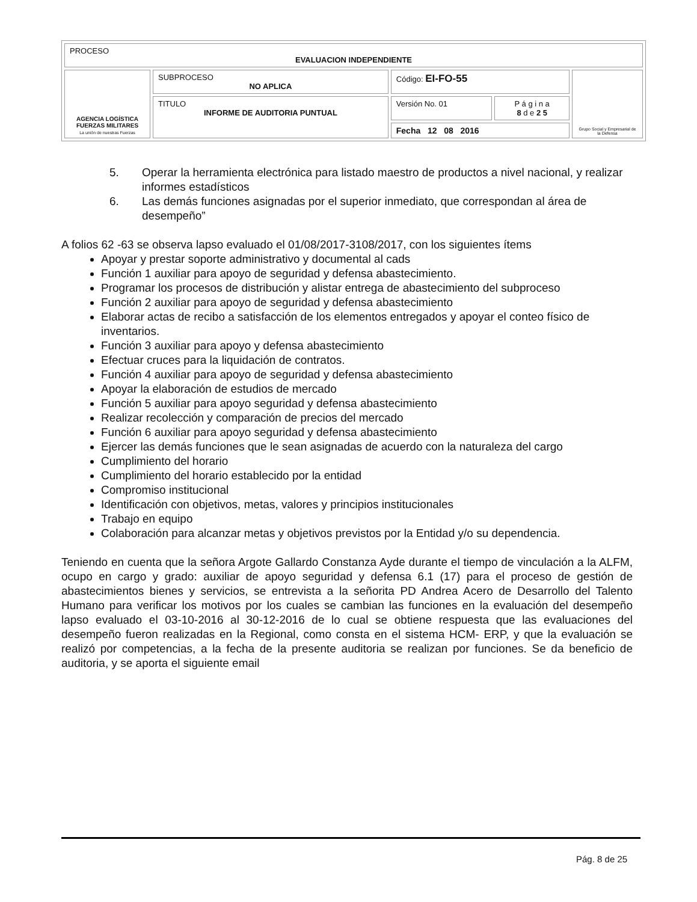| PROCESO EVALUACION INDEPENDIENTE | | | | |
| AGENCIA LOGÍSTICA FUERZAS MILITARES La unión de nuestras Fuerzas | SUBPROCESO NO APLICA | Código: EI-FO-55 | | Grupo Social y Empresarial de la Defensa |
| | TITULO INFORME DE AUDITORIA PUNTUAL | Versión No. 01 | P á g i n a 8 d e 2 5 | |
| | | Fecha 12 08 2016 | | |
5. Operar la herramienta electrónica para listado maestro de productos a nivel nacional, y realizar informes estadísticos
6. Las demás funciones asignadas por el superior inmediato, que correspondan al área de desempeño”
A folios 62 -63 se observa lapso evaluado el 01/08/2017-3108/2017, con los siguientes ítems
Apoyar y prestar soporte administrativo y documental al cads
Función 1 auxiliar para apoyo de seguridad y defensa abastecimiento.
Programar los procesos de distribución y alistar entrega de abastecimiento del subproceso
Función 2 auxiliar para apoyo de seguridad y defensa abastecimiento
Elaborar actas de recibo a satisfacción de los elementos entregados y apoyar el conteo físico de inventarios.
Función 3 auxiliar para apoyo y defensa abastecimiento
Efectuar cruces para la liquidación de contratos.
Función 4 auxiliar para apoyo de seguridad y defensa abastecimiento
Apoyar la elaboración de estudios de mercado
Función 5 auxiliar para apoyo seguridad y defensa abastecimiento
Realizar recolección y comparación de precios del mercado
Función 6 auxiliar para apoyo seguridad y defensa abastecimiento
Ejercer las demás funciones que le sean asignadas de acuerdo con la naturaleza del cargo
Cumplimiento del horario
Cumplimiento del horario establecido por la entidad
Compromiso institucional
Identificación con objetivos, metas, valores y principios institucionales
Trabajo en equipo
Colaboración para alcanzar metas y objetivos previstos por la Entidad y/o su dependencia.
Teniendo en cuenta que la señora Argote Gallardo Constanza Ayde durante el tiempo de vinculación a la ALFM, ocupo en cargo y grado: auxiliar de apoyo seguridad y defensa 6.1 (17) para el proceso de gestión de abastecimientos bienes y servicios, se entrevista a la señorita PD Andrea Acero de Desarrollo del Talento Humano para verificar los motivos por los cuales se cambian las funciones en la evaluación del desempeño lapso evaluado el 03-10-2016 al 30-12-2016 de lo cual se obtiene respuesta que las evaluaciones del desempeño fueron realizadas en la Regional, como consta en el sistema HCM- ERP, y que la evaluación se realizó por competencias, a la fecha de la presente auditoria se realizan por funciones. Se da beneficio de auditoria, y se aporta el siguiente email
Pág. 8 de 25